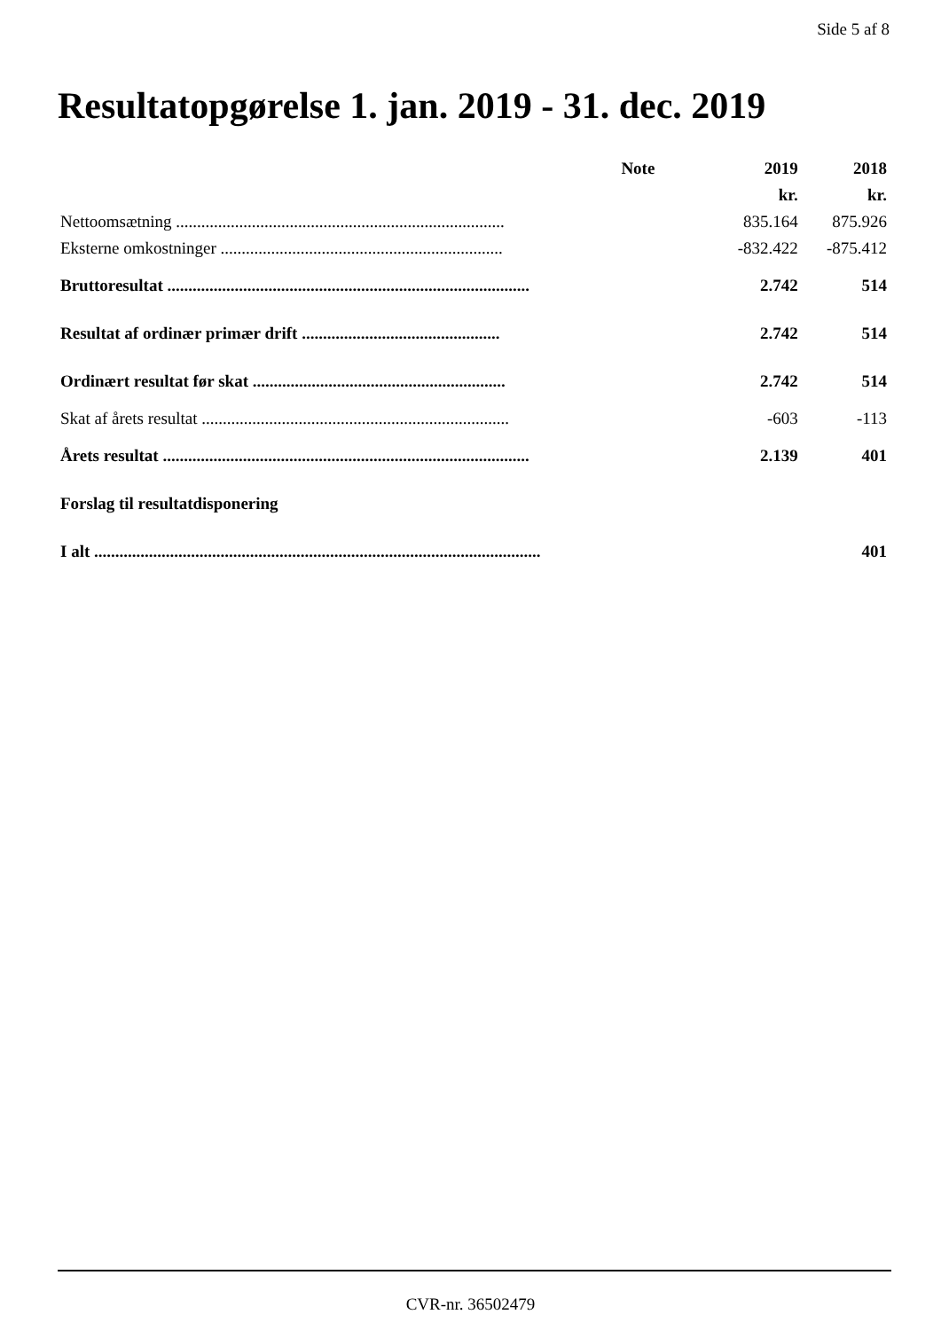Side 5 af 8
Resultatopgørelse 1. jan. 2019 - 31. dec. 2019
| | Note | 2019 | 2018 |
| --- | --- | --- | --- |
| | | kr. | kr. |
| Nettoomsætning .............................................................................. | | 835.164 | 875.926 |
| Eksterne omkostninger ................................................................... | | -832.422 | -875.412 |
| Bruttoresultat ...................................................................................... | | 2.742 | 514 |
| Resultat af ordinær primær drift ............................................... | | 2.742 | 514 |
| Ordinært resultat før skat ............................................................ | | 2.742 | 514 |
| Skat af årets resultat ......................................................................... | | -603 | -113 |
| Årets resultat ....................................................................................... | | 2.139 | 401 |
| Forslag til resultatdisponering | | | |
| I alt .......................................................................................................... | | | 401 |
CVR-nr. 36502479